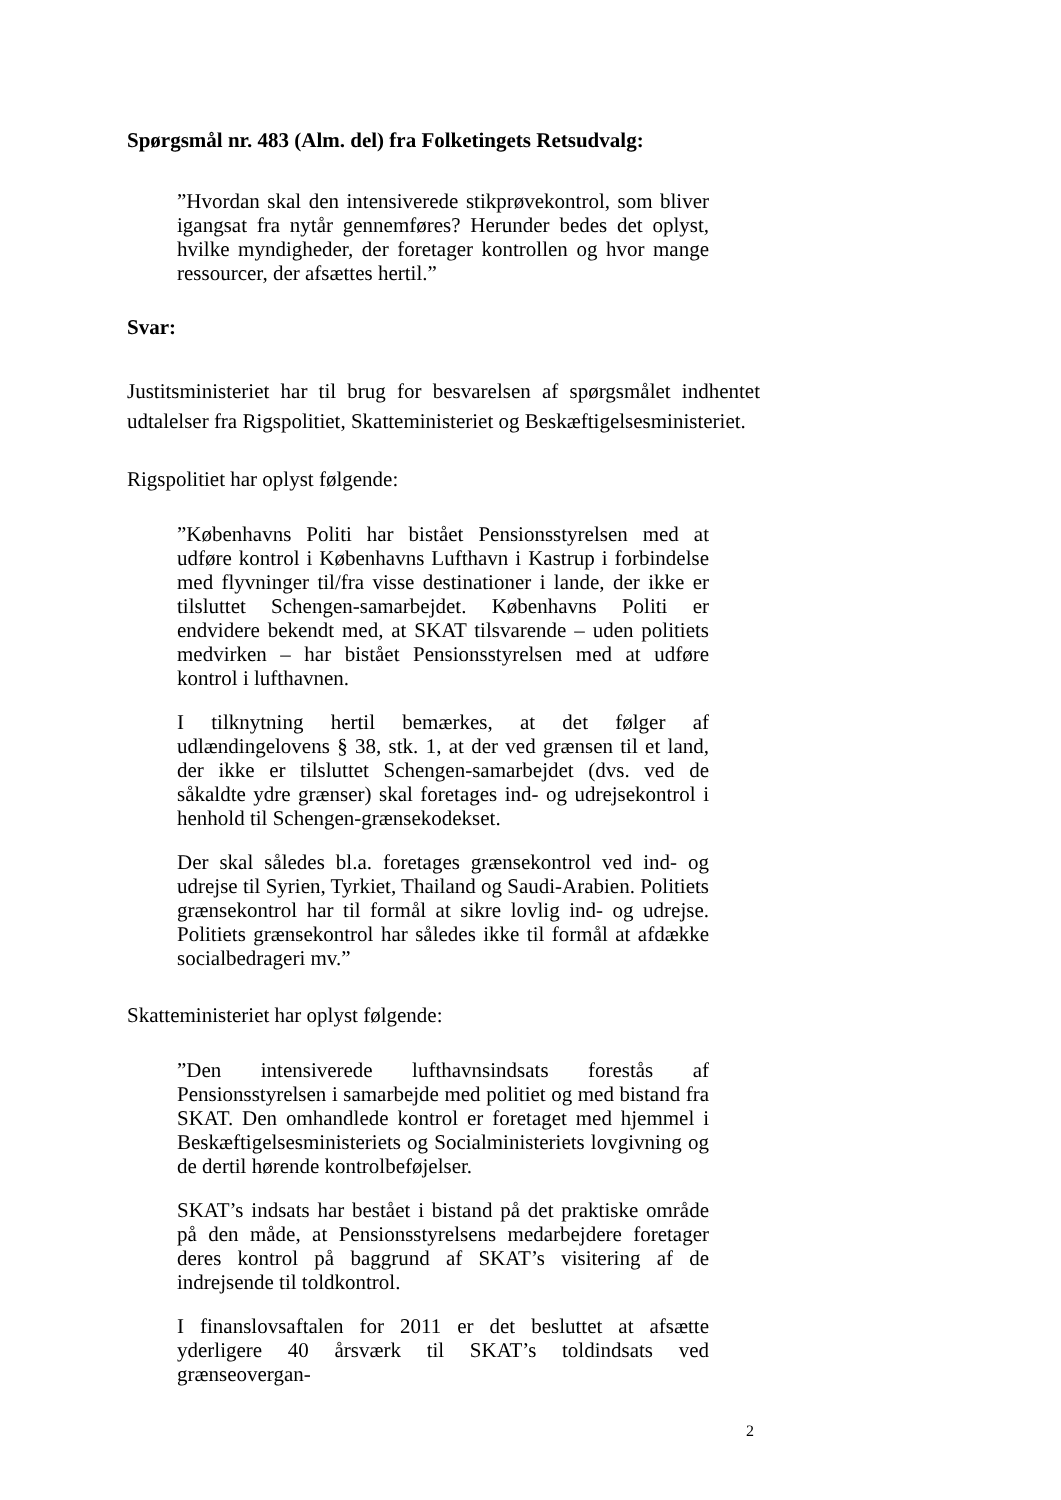Spørgsmål nr. 483 (Alm. del) fra Folketingets Retsudvalg:
”Hvordan skal den intensiverede stikprøvekontrol, som bliver igangsat fra nytår gennemføres? Herunder bedes det oplyst, hvilke myndigheder, der foretager kontrollen og hvor mange ressourcer, der afsættes hertil.”
Svar:
Justitsministeriet har til brug for besvarelsen af spørgsmålet indhentet udtalelser fra Rigspolitiet, Skatteministeriet og Beskæftigelsesministeriet.
Rigspolitiet har oplyst følgende:
”Københavns Politi har bistået Pensionsstyrelsen med at udføre kontrol i Københavns Lufthavn i Kastrup i forbindelse med flyvninger til/fra visse destinationer i lande, der ikke er tilsluttet Schengen-samarbejdet. Københavns Politi er endvidere bekendt med, at SKAT tilsvarende – uden politiets medvirken – har bistået Pensionsstyrelsen med at udføre kontrol i lufthavnen.
I tilknytning hertil bemærkes, at det følger af udlændingelovens § 38, stk. 1, at der ved grænsen til et land, der ikke er tilsluttet Schengen-samarbejdet (dvs. ved de såkaldte ydre grænser) skal foretages ind- og udrejsekontrol i henhold til Schengen-grænsekodekset.
Der skal således bl.a. foretages grænsekontrol ved ind- og udrejse til Syrien, Tyrkiet, Thailand og Saudi-Arabien. Politiets grænsekontrol har til formål at sikre lovlig ind- og udrejse. Politiets grænsekontrol har således ikke til formål at afdække socialbedrageri mv.”
Skatteministeriet har oplyst følgende:
”Den intensiverede lufthavnsindsats forestås af Pensionsstyrelsen i samarbejde med politiet og med bistand fra SKAT. Den omhandlede kontrol er foretaget med hjemmel i Beskæftigelsesministeriets og Socialministeriets lovgivning og de dertil hørende kontrolbeføjelser.
SKAT’s indsats har bestået i bistand på det praktiske område på den måde, at Pensionsstyrelsens medarbejdere foretager deres kontrol på baggrund af SKAT’s visitering af de indrejsende til toldkontrol.
I finanslovsaftalen for 2011 er det besluttet at afsætte yderligere 40 årsværk til SKAT’s toldindsats ved grænseovergan-
2